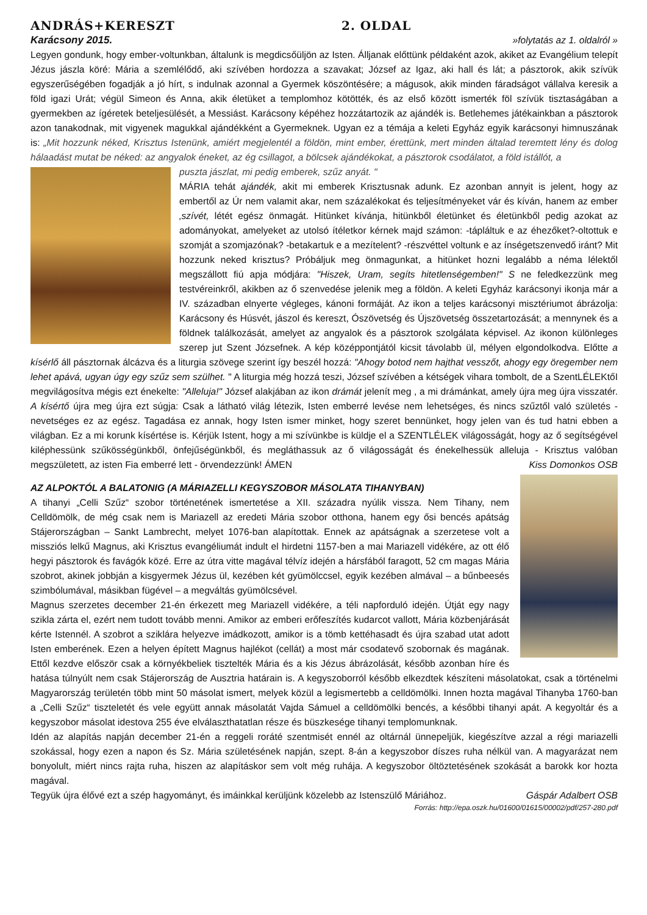ANDRÁS+KERESZT 2. OLDAL
Karácsony 2015. »folytatás az 1. oldalról »
Legyen gondunk, hogy ember-voltunkban, általunk is megdicsőüljön az Isten. Álljanak előttünk példaként azok, akiket az Evangélium telepít Jézus jászla köré: Mária a szemlélődő, aki szívében hordozza a szavakat; József az Igaz, aki hall és lát; a pásztorok, akik szívük egyszerűségében fogadják a jó hírt, s indulnak azonnal a Gyermek köszöntésére; a mágusok, akik minden fáradságot vállalva keresik a föld igazi Urát; végül Simeon és Anna, akik életüket a templomhoz kötötték, és az első között ismerték föl szívük tisztaságában a gyermekben az ígéretek beteljesülését, a Messiást. Karácsony képéhez hozzátartozik az ajándék is. Betlehemes játékainkban a pásztorok azon tanakodnak, mit vigyenek magukkal ajándékként a Gyermeknek. Ugyan ez a témája a keleti Egyház egyik karácsonyi himnuszának is: „Mit hozzunk néked, Krisztus Istenünk, amiért megjelentél a földön, mint ember, érettünk, mert minden általad teremtett lény és dolog hálaadást mutat be néked: az angyalok éneket, az ég csillagot, a bölcsek ajándékokat, a pásztorok csodálatot, a föld istállót, a
puszta jászlat, mi pedig emberek, szűz anyát. "
MÁRIA tehát ajándék, akit mi emberek Krisztusnak adunk. Ez azonban annyit is jelent, hogy az embertől az Úr nem valamit akar, nem százalékokat és teljesítményeket vár és kíván, hanem az ember ‚szívét, létét egész önmagát. Hitünket kívánja, hitünkből életünket és életünkből pedig azokat az adományokat, amelyeket az utolsó ítéletkor kérnek majd számon: -tápláltuk e az éhezőket?-oltottuk e szomját a szomjazónak? -betakartuk e a mezítelent? -részvéttel voltunk e az ínségetszenvedő iránt? Mit hozzunk neked krisztus? Próbáljuk meg önmagunkat, a hitünket hozni legalább a néma lélektől megszállott fiú apja módjára: "Hiszek, Uram, segíts hitetlenségemben!" S ne feledkezzünk meg testvéreinkről, akikben az ő szenvedése jelenik meg a földön. A keleti Egyház karácsonyi ikonja már a IV. században elnyerte végleges, kánoni formáját. Az ikon a teljes karácsonyi misztériumot ábrázolja: Karácsony és Húsvét, jászol és kereszt, Ószövetség és Újszövetség összetartozását; a mennynek és a földnek találkozását, amelyet az angyalok és a pásztorok szolgálata képvisel. Az ikonon különleges szerep jut Szent Józsefnek. A kép középpontjától kicsit távolabb ül, mélyen elgondolkodva. Előtte a kísérlő áll pásztornak álcázva és a liturgia szövege szerint így beszél hozzá: "Ahogy botod nem hajthat vesszőt, ahogy egy öregember nem lehet apává, ugyan úgy egy szűz sem szülhet. " A liturgia még hozzá teszi, József szívében a kétségek vihara tombolt, de a SzentLÉLEKtőI megvilágosítva mégis ezt énekelte: "Alleluja!" József alakjában az ikon drámát jelenít meg , a mi drámánkat, amely újra meg újra visszatér. A kísértő újra meg újra ezt súgja: Csak a látható világ létezik, Isten emberré levése nem lehetséges, és nincs szűztől való születés - nevetséges ez az egész. Tagadása ez annak, hogy Isten ismer minket, hogy szeret bennünket, hogy jelen van és tud hatni ebben a világban. Ez a mi korunk kísértése is. Kérjük Istent, hogy a mi szívünkbe is küldje el a SZENTLÉLEK világosságát, hogy az ő segítségével kiléphessünk szűkösségünkből, önfejűségünkből, és megláthassuk az ő világosságát és énekelhessük alleluja - Krisztus valóban megszületett, az isten Fia emberré lett - örvendezzünk! ÁMEN Kiss Domonkos OSB
AZ ALPOKTÓL A BALATONIG (A MÁRIAZELLI KEGYSZOBOR MÁSOLATA TIHANYBAN)
A tihanyi „Celli Szűz“ szobor történetének ismertetése a XII. századra nyúlik vissza. Nem Tihany, nem Celldömölk, de még csak nem is Mariazell az eredeti Mária szobor otthona, hanem egy ősi bencés apátság Stájerországban – Sankt Lambrecht, melyet 1076-ban alapítottak. Ennek az apátságnak a szerzetese volt a missziós lelkű Magnus, aki Krisztus evangéliumát indult el hirdetni 1157-ben a mai Mariazell vidékére, az ott élő hegyi pásztorok és favágók közé. Erre az útra vitte magával télvíz idején a hársfából faragott, 52 cm magas Mária szobrot, akinek jobbján a kisgyermek Jézus ül, kezében két gyümölccsel, egyik kezében almával – a bűnbeesés szimbólumával, másikban fügével – a megváltás gyümölcsével.
Magnus szerzetes december 21-én érkezett meg Mariazell vidékére, a téli napforduló idején. Útját egy nagy szikla zárta el, ezért nem tudott tovább menni. Amikor az emberi erőfeszítés kudarcot vallott, Mária közbenjárását kérte Istennél. A szobrot a sziklára helyezve imádkozott, amikor is a tömb kettéhasadt és újra szabad utat adott Isten emberének. Ezen a helyen épített Magnus hajlékot (cellát) a most már csodatevő szobornak és magának. Ettől kezdve először csak a környékbeliek tisztelték Mária és a kis Jézus ábrázolását, később azonban híre és hatása túlnyúlt nem csak Stájerország de Ausztria határain is. A kegyszoborról később elkezdtek készíteni másolatokat, csak a történelmi Magyarország területén több mint 50 másolat ismert, melyek közül a legismertebb a celldömölki. Innen hozta magával Tihanyba 1760-ban a „Celli Szűz“ tiszteletét és vele együtt annak másolatát Vajda Sámuel a celldömölki bencés, a későbbi tihanyi apát. A kegyoltár és a kegyszobor másolat idestova 255 éve elválaszthatatlan része és büszkesége tihanyi templomunknak.
Idén az alapítás napján december 21-én a reggeli roráté szentmisét ennél az oltárnál ünnepeljük, kiegészítve azzal a régi mariazelli szokással, hogy ezen a napon és Sz. Mária születésének napján, szept. 8-án a kegyszobor díszes ruha nélkül van. A magyarázat nem bonyolult, miért nincs rajta ruha, hiszen az alapításkor sem volt még ruhája. A kegyszobor öltöztetésének szokását a barokk kor hozta magával.
Tegyük újra élővé ezt a szép hagyományt, és imáinkkal kerüljünk közelebb az Istenszülő Máriához. Gáspár Adalbert OSB
Forrás: http://epa.oszk.hu/01600/01615/00002/pdf/257-280.pdf